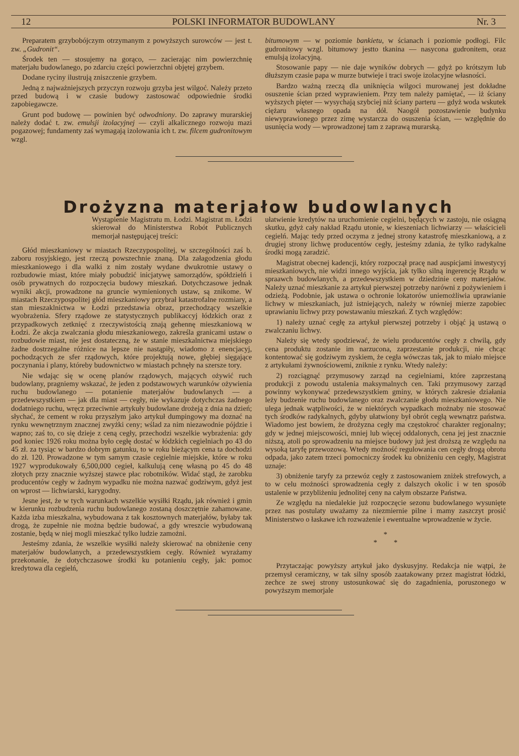12 POLSKI INFORMATOR BUDOWLANY Nr. 3
Preparatem grzybobójczym otrzymanym z powyższych surowców — jest t. zw. „Gudronit“.
Środek ten — stosujemy na gorąco, — zacierając nim powierzchnię materjału budowlanego, po zdarciu części powierzchni objętej grzybem.
Dodane ryciny ilustrują zniszczenie grzybem.
Jedną z najważniejszych przyczyn rozwoju grzyba jest wilgoć. Należy przeto przed budową i w czasie budowy zastosować odpowiednie środki zapobiegawcze.
Grunt pod budowę — powinien być odwodniony. Do zaprawy murarskiej należy dodać t. zw. emulsji izolacyjnej — czyli alkalicznego rozwoju mazi pogazowej; fundamenty zaś wymagają izolowania ich t. zw. filcem gudronitowym wzgl.
bitumowym — w poziomie bankietu, w ścianach i poziomie podłogi. Filc gudronitowy wzgl. bitumowy jestto tkanina — nasycona gudronitem, oraz emulsją izolacyjną.
Stosowanie papy — nie daje wyników dobrych — gdyż po krótszym lub dłuższym czasie papa w murze butwieje i traci swoje izolacyjne własności.
Bardzo ważną rzeczą dla uniknięcia wilgoci murowanej jest dokładne osuszenie ścian przed wyprawieniem. Przy tem należy pamiętać, — iż ściany wyższych pięter — wysychają szybciej niż ściany parteru — gdyż woda wskutek ciężaru własnego opada na dół. Naogół pozostawienie budynku niewyprawionego przez zimę wystarcza do osuszenia ścian, — względnie do usunięcia wody — wprowadzonej tam z zaprawą murarską.
Drożyzna materjałow budowlanych
Wystąpienie Magistratu m. Łodzi. Magistrat m. Łodzi skierował do Ministerstwa Robót Publicznych memorjał następującej treści:
Głód mieszkaniowy w miastach Rzeczypospolitej, w szczególności zaś b. zaboru rosyjskiego, jest rzeczą powszechnie znaną. Dla załagodzenia głodu mieszkaniowego i dla walki z nim zostały wydane dwukrotnie ustawy o rozbudowie miast, które miały pobudzić inicjatywę samorządów, spółdzielń i osób prywatnych do rozpoczęcia budowy mieszkań. Dotychczasowe jednak wyniki akcji, prowadzone na gruncie wymienionych ustaw, są znikome. W miastach Rzeczypospolitej głód mieszkaniowy przybrał katastrofalne rozmiary, a stan mieszaklnictwa w Łodzi przedstawia obraz, przechodzący wszelkie wyobrażenia. Sfery rządowe ze statystycznych publikaccyj łódzkich oraz z przypadkowych zetknięć z rzeczywistością znają gehennę mieszkaniową w Łodzi. Że akcja zwalczania głodu mieszkaniowego, zakreśla granicami ustaw o rozbudowie miast, nie jest dostateczną, że w stanie mieszkalnictwa miejskiego żadne dostrzegalne różnice na lepsze nie nastąpiły, wiadomo z enencjacyj, pochodzących ze sfer rządowych, które projektują nowe, głębiej sięgające poczynania i plany, któreby budownictwo w miastach pchnęły na szersze tory.
Nie wdając się w ocenę planów rządowych, mających ożywić ruch budowlany, pragniemy wskazać, że jeden z podstawowych warunków ożywienia ruchu budowlanego — potanienie materjałów budowlanych — a przedewszystkiem — jak dla miast — cegły, nie wykazuje dotychczas żadnego dodatniego ruchu, wręcz przeciwnie artykuły budowlane drożeją z dnia na dzień; słychać, że cement w roku przyszłym jako artykuł dumpingowy ma doznać na rynku wewnętrznym znacznej zwyżki ceny; wślad za nim niezawodnie pójdzie i wapno; zaś to, co się dzieje z ceną cegły, przechodzi wszelkie wybrażenia: gdy pod koniec 1926 roku można było cegłę dostać w łódzkich cegielniach po 43 do 45 zł. za tysiąc w bardzo dobrym gatunku, to w roku bieżącym cena ta dochodzi do zł. 120. Prowadzone w tym samym czasie cegielnie miejskie, które w roku 1927 wyprodukowały 6,500,000 cegieł, kalkulują cenę własną po 45 do 48 złotych przy znacznie wyższej stawce płac robotników. Widać stąd, że zarobku producentów cegły w żadnym wypadku nie można nazwać godziwym, gdyż jest on wprost — lichwiarski, karygodny.
Jesne jest, że w tych warunkach wszelkie wysiłki Rządu, jak również i gmin w kierunku rozbudzenia ruchu budowlanego zostaną doszczętnie zahamowane. Każda izba mieszkalna, wybudowana z tak kosztownych materjałów, byłaby tak drogą, że zupełnie nie można będzie budować, a gdy wreszcie wybudowaną zostanie, będą w niej mogli mieszkać tylko ludzie zamożni.
Jesteśmy zdania, że wszelkie wysiłki należy skierować na obniżenie ceny materjałów budowlanych, a przedewszystkiem cegły. Również wyrażamy przekonanie, że dotychczasowe środki ku potanieniu cegły, jak: pomoc kredytowa dla cegielń,
ułatwienie kredytów na uruchomienie cegielni, będących w zastoju, nie osiągną skutku, gdyż cały nakład Rządu utonie, w kieszeniach lichwiarzy — właścicieli cegielń. Mając tedy przed oczyma z jednej strony katastrofę mieszkaniową, a z drugiej strony lichwę producentów cegły, jesteśmy zdania, że tylko radykalne środki mogą zaradzić.
Magistrat obecnej kadencji, który rozpoczął pracę nad auspicjami inwestycyj mieszkaniowych, nie widzi innego wyjścia, jak tylko silną ingerencję Rządu w spraawch budowlanych, a przedewszystkiem w dziedzinie ceny materjałów. Należy uznać mieszkanie za artykuł pierwszej potrzeby narówni z pożywieniem i odzieżą. Podobnie, jak ustawa o ochronie lokatorów uniemożliwia uprawianie lichwy w mieszkaniach, już istniejących, należy w równiej mierze zapobiec uprawianiu lichwy przy powstawaniu mieszkań. Z tych względów:
1) należy uznać cegłę za artykuł pierwszej potrzeby i objąć ją ustawą o zwalczaniu lichwy.
Należy się wtedy spodziewać, że wielu producentów cegły z chwilą, gdy cena produktu zostanie im narzucona, zaprzestanie produkcji, nie chcąc kontentować się godziwym zyskiem, że cegła wówczas tak, jak to miało miejsce z artykułami żywnościowemi, zniknie z rynku. Wtedy należy:
2) rozciągnąć przymusowy zarząd na cegielniami, które zaprzestaną produkcji z powodu ustalenia maksymalnych cen. Taki przymusowy zarząd powinny wykonywać przedewszystkiem gminy, w których zakresie działania leży budzenie ruchu budowlanego oraz zwalczanie głodu mieszkaniowego. Nie ulega jednak wątpliwości, że w niektórych wypadkach możnaby nie stosować tych środków radykalnych, gdyby ułatwiony był obrót cegłą wewnątrz państwa. Wiadomo jest bowiem, że drożyzna cegły ma częstokroć charakter regjonalny; gdy w jednej miejscowości, mniej lub więcej oddalonych, cena jej jest znacznie niższą, atoli po sprowadzeniu na miejsce budowy już jest droższą ze względu na wysoką taryfę przewozową. Wtedy możność regulowania cen cegły drogą obrotu odpada, jako zatem trzeci pomocniczy środek ku obniżeniu cen cegły, Magistrat uznaje:
3) obniżenie taryfy za przewóz cegły z zastosowaniem zniżek strefowych, a to w celu możności sprowadzenia cegły z dalszych okolic i w ten sposób ustalenie w przybliżeniu jednolitej ceny na całym obszarze Państwa.
Ze względu na niedalekie już rozpoczęcie sezonu budowlanego wysunięte przez nas postulaty uważamy za niezmiernie pilne i mamy zaszczyt prosić Ministerstwo o łaskawe ich rozważenie i ewentualne wprowadzenie w życie.
*
* *
Przytaczając powyższy artykuł jako dyskusyjny. Redakcja nie wątpi, że przemysł ceramiczny, w tak silny sposób zaatakowany przez magistrat łódzki, zechce ze swej strony ustosunkować się do zagadnienia, poruszonego w powyższym memorjale